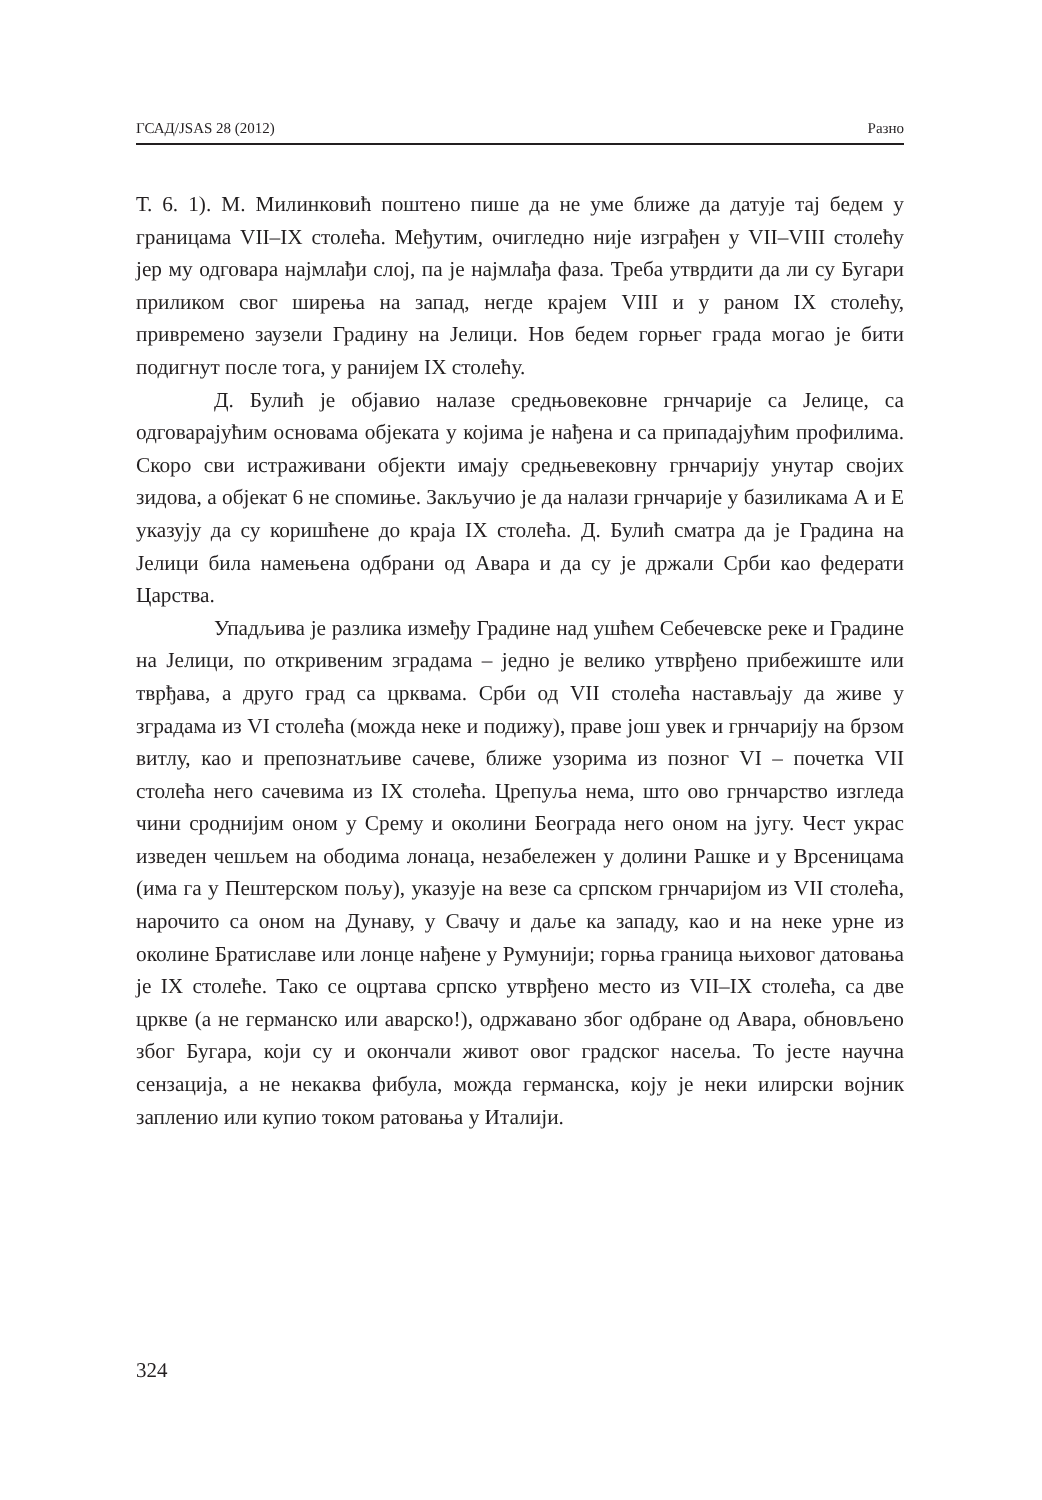ГСАД/JSAS 28 (2012) Разно
Т. 6. 1). М. Милинковић поштено пише да не уме ближе да датује тај бедем у границама VII–IX столећа. Међутим, очигледно није изграђен у VII–VIII столећу јер му одговара најмлађи слој, па је најмлађа фаза. Треба утврдити да ли су Бугари приликом свог ширења на запад, негде крајем VIII и у раном IX столећу, привремено заузели Градину на Јелици. Нов бедем горњег града могао је бити подигнут после тога, у ранијем IX столећу.
Д. Булић је објавио налазе средњовековне грнчарије са Јелице, са одговарајућим основама објеката у којима је нађена и са припадајућим профилима. Скоро сви истраживани објекти имају средњевековну грнчарију унутар својих зидова, а објекат 6 не спомиње. Закључио је да налази грнчарије у базиликама А и Е указују да су коришћене до краја IX столећа. Д. Булић сматра да је Градина на Јелици била намењена одбрани од Авара и да су је држали Срби као федерати Царства.
Упадљива је разлика између Градине над ушћем Себечевске реке и Градине на Јелици, по откривеним зградама – једно је велико утврђено прибежиште или тврђава, а друго град са црквама. Срби од VII столећа настављају да живе у зградама из VI столећа (можда неке и подижу), праве још увек и грнчарију на брзом витлу, као и препознатљиве сачеве, ближе узорима из позног VI – почетка VII столећа него сачевима из IX столећа. Црепуља нема, што ово грнчарство изгледа чини сроднијим оном у Срему и околини Београда него оном на југу. Чест украс изведен чешљем на ободима лонаца, незабележен у долини Рашке и у Врсеницама (има га у Пештерском пољу), указује на везе са српском грнчаријом из VII столећа, нарочито са оном на Дунаву, у Свачу и даље ка западу, као и на неке урне из околине Братиславе или лонце нађене у Румунији; горња граница њиховог датовања је IX столеће. Тако се оцртава српско утврђено место из VII–IX столећа, са две цркве (а не германско или аварско!), одржавано због одбране од Авара, обновљено због Бугара, који су и окончали живот овог градског насеља. То јесте научна сензација, а не некаква фибула, можда германска, коју је неки илирски војник запленио или купио током ратовања у Италији.
324